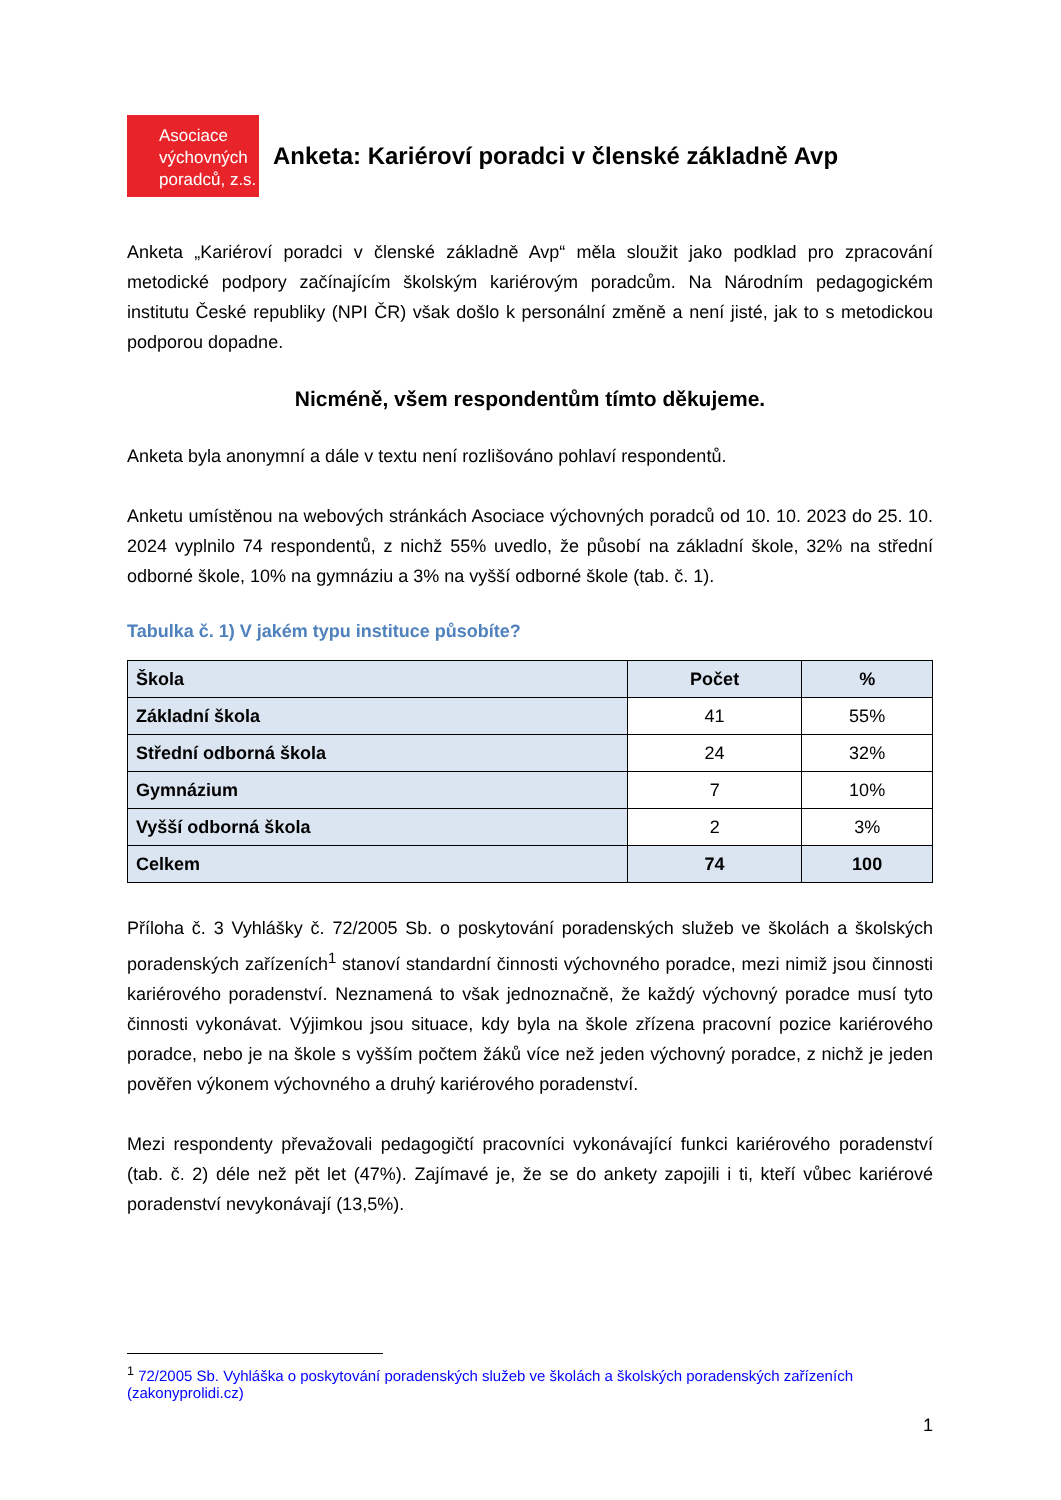Asociace
výchovných
poradců, z.s.
Anketa: Kariéroví poradci v členské základně Avp
Anketa „Kariéroví poradci v členské základně Avp“ měla sloužit jako podklad pro zpracování metodické podpory začínajícím školským kariérovým poradcům. Na Národním pedagogickém institutu České republiky (NPI ČR) však došlo k personální změně a není jisté, jak to s metodickou podporou dopadne.
Nicméně, všem respondentům tímto děkujeme.
Anketa byla anonymní a dále v textu není rozlišováno pohlaví respondentů.
Anketu umístěnou na webových stránkách Asociace výchovných poradců od 10. 10. 2023 do 25. 10. 2024 vyplnilo 74 respondentů, z nichž 55% uvedlo, že působí na základní škole, 32% na střední odborné škole, 10% na gymnáziu a 3% na vyšší odborné škole (tab. č. 1).
Tabulka č. 1) V jakém typu instituce působíte?
| Škola | Počet | % |
| --- | --- | --- |
| Základní škola | 41 | 55% |
| Střední odborná škola | 24 | 32% |
| Gymnázium | 7 | 10% |
| Vyšší odborná škola | 2 | 3% |
| Celkem | 74 | 100 |
Příloha č. 3 Vyhlášky č. 72/2005 Sb. o poskytování poradenských služeb ve školách a školských poradenských zařízeních<sup>1</sup> stanoví standardní činnosti výchovného poradce, mezi nimiž jsou činnosti kariérového poradenství. Neznamená to však jednoznačně, že každý výchovný poradce musí tyto činnosti vykonávat. Výjimkou jsou situace, kdy byla na škole zřízena pracovní pozice kariérového poradce, nebo je na škole s vyšším počtem žáků více než jeden výchovný poradce, z nichž je jeden pověřen výkonem výchovného a druhý kariérového poradenství.
Mezi respondenty převažovali pedagogičtí pracovníci vykonávající funkci kariérového poradenství (tab. č. 2) déle než pět let (47%). Zajímavé je, že se do ankety zapojili i ti, kteří vůbec kariérové poradenství nevykonávají (13,5%).
<sup>1</sup> 72/2005 Sb. Vyhláška o poskytování poradenských služeb ve školách a školských poradenských zařízeních (zakonyprolidi.cz)
1